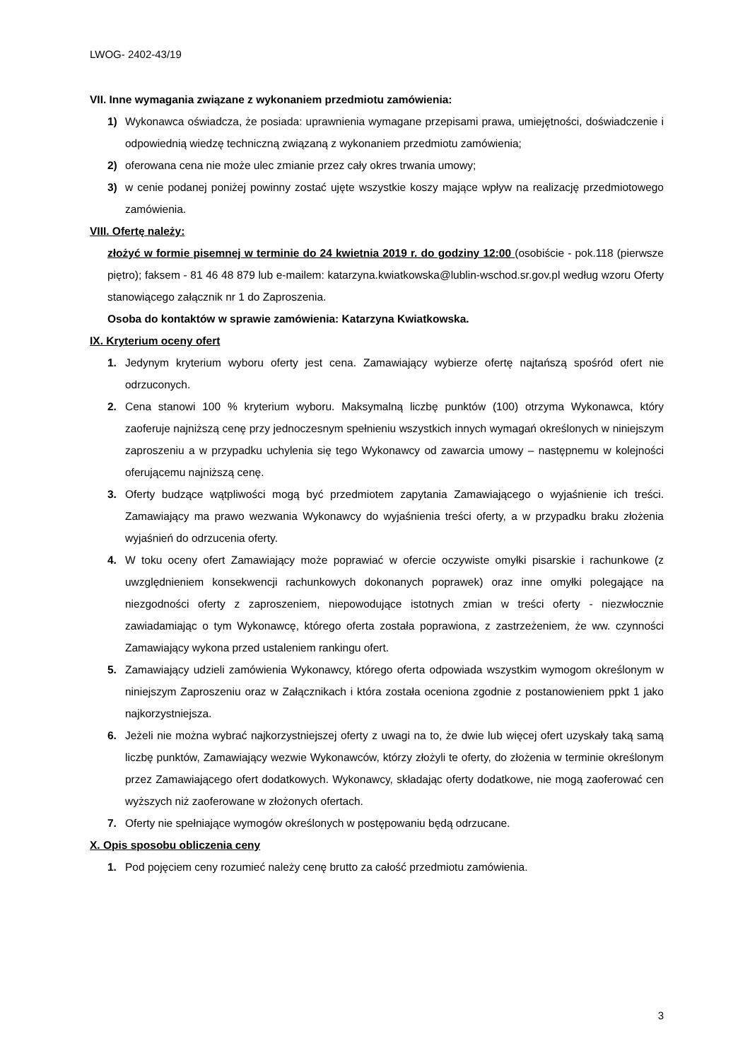LWOG- 2402-43/19
VII. Inne wymagania związane z wykonaniem przedmiotu zamówienia:
1) Wykonawca oświadcza, że posiada: uprawnienia wymagane przepisami prawa, umiejętności, doświadczenie i odpowiednią wiedzę techniczną związaną z wykonaniem przedmiotu zamówienia;
2) oferowana cena nie może ulec zmianie przez cały okres trwania umowy;
3) w cenie podanej poniżej powinny zostać ujęte wszystkie koszy mające wpływ na realizację przedmiotowego zamówienia.
VIII. Ofertę należy:
złożyć w formie pisemnej w terminie do 24 kwietnia 2019 r. do godziny 12:00 (osobiście - pok.118 (pierwsze piętro); faksem - 81 46 48 879 lub e-mailem: katarzyna.kwiatkowska@lublin-wschod.sr.gov.pl według wzoru Oferty stanowiącego załącznik nr 1 do Zaproszenia.
Osoba do kontaktów w sprawie zamówienia: Katarzyna Kwiatkowska.
IX. Kryterium oceny ofert
1. Jedynym kryterium wyboru oferty jest cena. Zamawiający wybierze ofertę najtańszą spośród ofert nie odrzuconych.
2. Cena stanowi 100 % kryterium wyboru. Maksymalną liczbę punktów (100) otrzyma Wykonawca, który zaoferuje najniższą cenę przy jednoczesnym spełnieniu wszystkich innych wymagań określonych w niniejszym zaproszeniu a w przypadku uchylenia się tego Wykonawcy od zawarcia umowy – następnemu w kolejności oferującemu najniższą cenę.
3. Oferty budzące wątpliwości mogą być przedmiotem zapytania Zamawiającego o wyjaśnienie ich treści. Zamawiający ma prawo wezwania Wykonawcy do wyjaśnienia treści oferty, a w przypadku braku złożenia wyjaśnień do odrzucenia oferty.
4. W toku oceny ofert Zamawiający może poprawiać w ofercie oczywiste omyłki pisarskie i rachunkowe (z uwzględnieniem konsekwencji rachunkowych dokonanych poprawek) oraz inne omyłki polegające na niezgodności oferty z zaproszeniem, niepowodujące istotnych zmian w treści oferty - niezwłocznie zawiadamiając o tym Wykonawcę, którego oferta została poprawiona, z zastrzeżeniem, że ww. czynności Zamawiający wykona przed ustaleniem rankingu ofert.
5. Zamawiający udzieli zamówienia Wykonawcy, którego oferta odpowiada wszystkim wymogom określonym w niniejszym Zaproszeniu oraz w Załącznikach i która została oceniona zgodnie z postanowieniem ppkt 1 jako najkorzystniejsza.
6. Jeżeli nie można wybrać najkorzystniejszej oferty z uwagi na to, że dwie lub więcej ofert uzyskały taką samą liczbę punktów, Zamawiający wezwie Wykonawców, którzy złożyli te oferty, do złożenia w terminie określonym przez Zamawiającego ofert dodatkowych. Wykonawcy, składając oferty dodatkowe, nie mogą zaoferować cen wyższych niż zaoferowane w złożonych ofertach.
7. Oferty nie spełniające wymogów określonych w postępowaniu będą odrzucane.
X. Opis sposobu obliczenia ceny
1. Pod pojęciem ceny rozumieć należy cenę brutto za całość przedmiotu zamówienia.
3